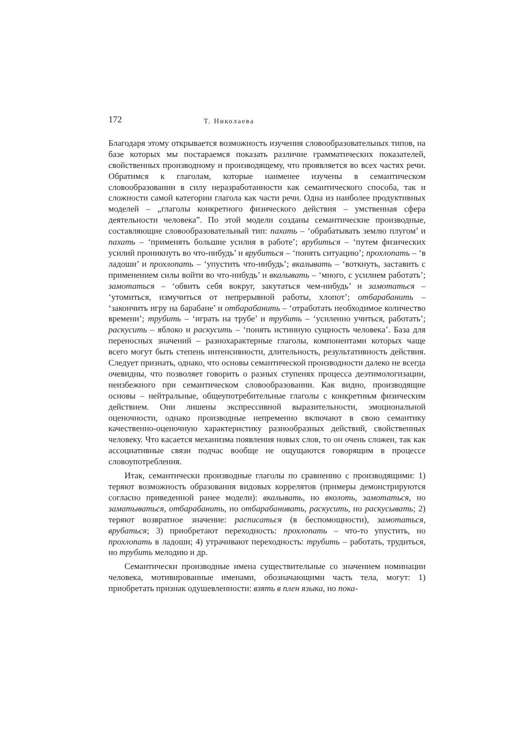172 Т. Николаева
Благодаря этому открывается возможность изучения словообразовательных типов, на базе которых мы постараемся показать различие грамматических показателей, свойственных производному и производящему, что проявляется во всех частях речи. Обратимся к глаголам, которые наименее изучены в семантическом словообразовании в силу неразработанности как семантического способа, так и сложности самой категории глагола как части речи. Одна из наиболее продуктивных моделей – „глаголы конкретного физического действия – умственная сфера деятельности человека”. По этой модели созданы семантические производные, составляющие словообразовательный тип: пахать – ‘обрабатывать землю плугом’ и пахать – ‘применять большие усилия в работе’; врубиться – ‘путем физических усилий проникнуть во что-нибудь’ и врубиться – ‘понять ситуацию’; прохлопать – ‘в ладоши’ и прохлопать – ‘упустить что-нибудь’; вкалывать – ‘воткнуть, заставить с применением силы войти во что-нибудь’ и вкалывать – ‘много, с усилием работать’; замотаться – ‘обвить себя вокруг, закутаться чем-нибудь’ и замотаться – ‘утомиться, измучиться от непрерывной работы, хлопот’; отбарабанить – ‘закончить игру на барабане’ и отбарабанить – ‘отработать необходимое количество времени’; трубить – ‘играть на трубе’ и трубить – ‘усиленно учиться, работать’; раскусить – яблоко и раскусить – ‘понять истинную сущность человека’. База для переносных значений – разнохарактерные глаголы, компонентами которых чаще всего могут быть степень интенсивности, длительность, результативность действия. Следует признать, однако, что основы семантической производности далеко не всегда очевидны, что позволяет говорить о разных ступенях процесса деэтимологизации, неизбежного при семантическом словообразовании. Как видно, производящие основы – нейтральные, общеупотребительные глаголы с конкретнњм физическим действием. Они лишены экспрессивной выразительности, эмоциональной оценочности, однако производные непременно включают в свою семантику качественно-оценочную характеристику разнообразных действий, свойственных человеку. Что касается механизма появления новых слов, то он очень сложен, так как ассоциативные связи подчас вообще не ощущаются говорящим в процессе словоупотребления.
Итак, семантически производные глаголы по сравнению с производящими: 1) теряют возможность образования видовых коррелятов (примеры демонстрируются согласно приведенной ранее модели): вкалывать, но вколоть, замотаться, но заматываться, отбарабанить, но отбарабанивать, раскусить, но раскусывать; 2) теряют возвратное значение: расписаться (в беспомощности), замотаться, врубаться; 3) приобретают переходность: прохлопать – что-то упустить, но прохлопать в ладоши; 4) утрачивают переходность: трубить – работать, трудиться, но трубить мелодию и др.
Семантически производные имена существительные со значением номинации человека, мотивированные именами, обозначающими часть тела, могут: 1) приобретать признак одушевленности: взять в плен языка, но пока-